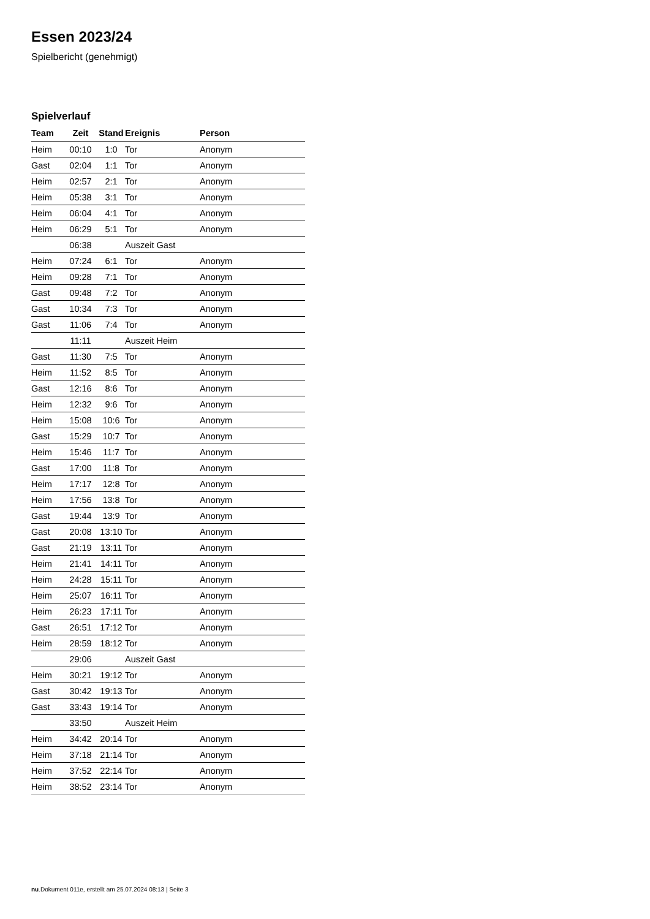Essen 2023/24
Spielbericht (genehmigt)
Spielverlauf
| Team | Zeit | Stand | Ereignis | Person |
| --- | --- | --- | --- | --- |
| Heim | 00:10 | 1:0 | Tor | Anonym |
| Gast | 02:04 | 1:1 | Tor | Anonym |
| Heim | 02:57 | 2:1 | Tor | Anonym |
| Heim | 05:38 | 3:1 | Tor | Anonym |
| Heim | 06:04 | 4:1 | Tor | Anonym |
| Heim | 06:29 | 5:1 | Tor | Anonym |
| | 06:38 | | Auszeit Gast | |
| Heim | 07:24 | 6:1 | Tor | Anonym |
| Heim | 09:28 | 7:1 | Tor | Anonym |
| Gast | 09:48 | 7:2 | Tor | Anonym |
| Gast | 10:34 | 7:3 | Tor | Anonym |
| Gast | 11:06 | 7:4 | Tor | Anonym |
| | 11:11 | | Auszeit Heim | |
| Gast | 11:30 | 7:5 | Tor | Anonym |
| Heim | 11:52 | 8:5 | Tor | Anonym |
| Gast | 12:16 | 8:6 | Tor | Anonym |
| Heim | 12:32 | 9:6 | Tor | Anonym |
| Heim | 15:08 | 10:6 | Tor | Anonym |
| Gast | 15:29 | 10:7 | Tor | Anonym |
| Heim | 15:46 | 11:7 | Tor | Anonym |
| Gast | 17:00 | 11:8 | Tor | Anonym |
| Heim | 17:17 | 12:8 | Tor | Anonym |
| Heim | 17:56 | 13:8 | Tor | Anonym |
| Gast | 19:44 | 13:9 | Tor | Anonym |
| Gast | 20:08 | 13:10 | Tor | Anonym |
| Gast | 21:19 | 13:11 | Tor | Anonym |
| Heim | 21:41 | 14:11 | Tor | Anonym |
| Heim | 24:28 | 15:11 | Tor | Anonym |
| Heim | 25:07 | 16:11 | Tor | Anonym |
| Heim | 26:23 | 17:11 | Tor | Anonym |
| Gast | 26:51 | 17:12 | Tor | Anonym |
| Heim | 28:59 | 18:12 | Tor | Anonym |
| | 29:06 | | Auszeit Gast | |
| Heim | 30:21 | 19:12 | Tor | Anonym |
| Gast | 30:42 | 19:13 | Tor | Anonym |
| Gast | 33:43 | 19:14 | Tor | Anonym |
| | 33:50 | | Auszeit Heim | |
| Heim | 34:42 | 20:14 | Tor | Anonym |
| Heim | 37:18 | 21:14 | Tor | Anonym |
| Heim | 37:52 | 22:14 | Tor | Anonym |
| Heim | 38:52 | 23:14 | Tor | Anonym |
nu.Dokument 011e, erstellt am 25.07.2024 08:13 | Seite 3